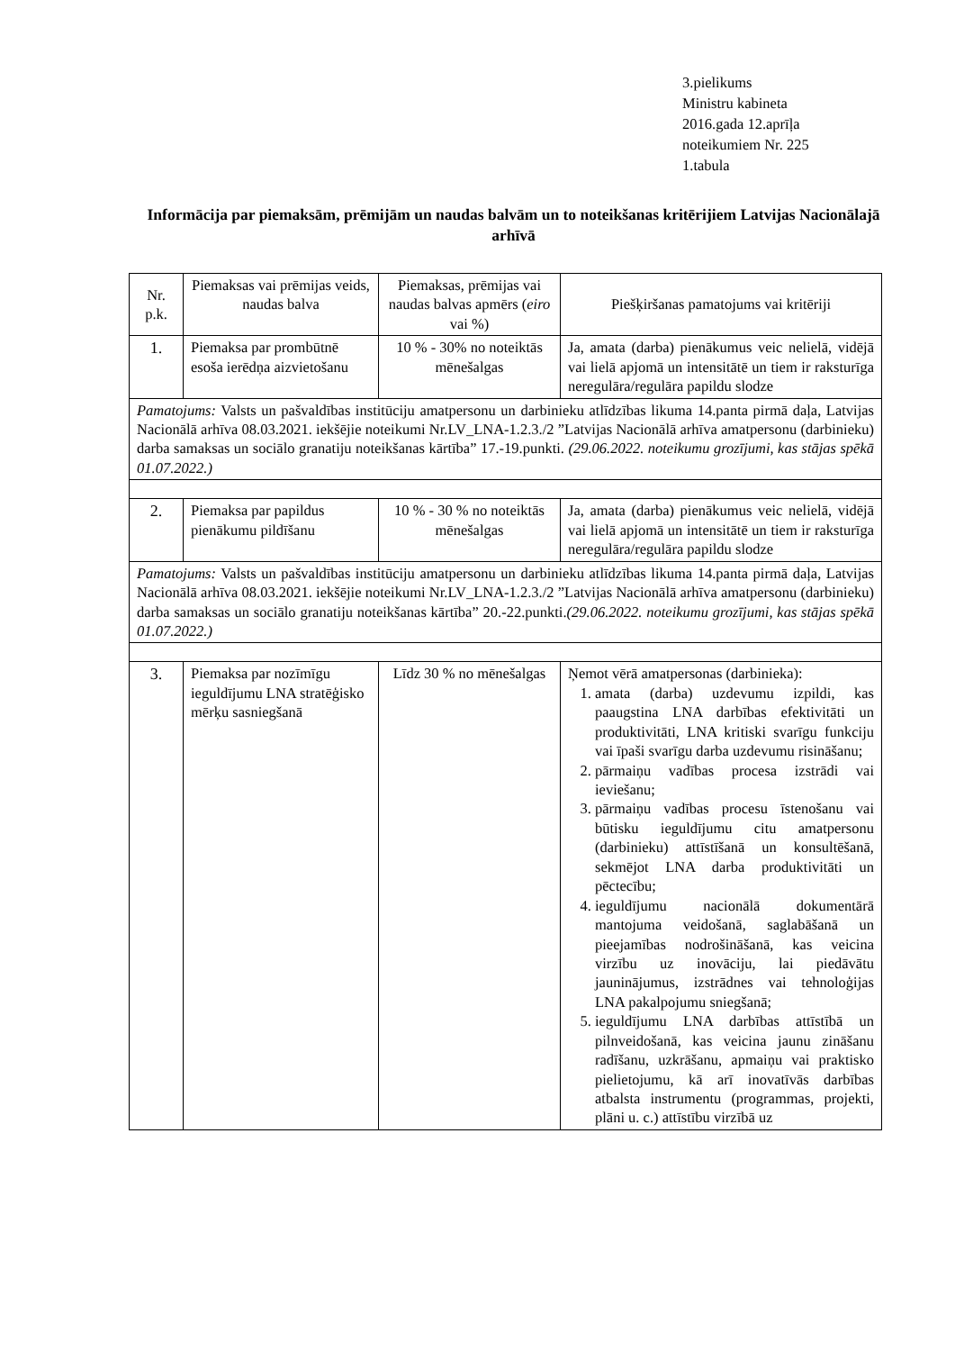3.pielikums
Ministru kabineta
2016.gada 12.aprīļa
noteikumiem Nr. 225
1.tabula
Informācija par piemaksām, prēmijām un naudas balvām un to noteikšanas kritērijiem Latvijas Nacionālajā arhīvā
| Nr. p.k. | Piemaksas vai prēmijas veids, naudas balva | Piemaksas, prēmijas vai naudas balvas apmērs ( eiro vai %) | Piešķiršanas pamatojums vai kritēriji |
| 1. | Piemaksa par prombūtnē esoša ierēdņa aizvietošanu | 10 % - 30% no noteiktās mēnešalgas | Ja, amata (darba) pienākumus veic nelielā, vidējā vai lielā apjomā un intensitātē un tiem ir raksturīga neregulāra/regulāra papildu slodze |
| Pamatojums: Valsts un pašvaldības institūciju amatpersonu un darbinieku atlīdzības likuma 14.panta pirmā daļa, Latvijas Nacionālā arhīva 08.03.2021. iekšējie noteikumi Nr.LV_LNA-1.2.3./2 ”Latvijas Nacionālā arhīva amatpersonu (darbinieku) darba samaksas un sociālo granatiju noteikšanas kārtība” 17.-19.punkti. (29.06.2022. noteikumu grozījumi, kas stājas spēkā 01.07.2022.) | | | |
| 2. | Piemaksa par papildus pienākumu pildīšanu | 10 % - 30 % no noteiktās mēnešalgas | Ja, amata (darba) pienākumus veic nelielā, vidējā vai lielā apjomā un intensitātē un tiem ir raksturīga neregulāra/regulāra papildu slodze |
| Pamatojums: Valsts un pašvaldības institūciju amatpersonu un darbinieku atlīdzības likuma 14.panta pirmā daļa, Latvijas Nacionālā arhīva 08.03.2021. iekšējie noteikumi Nr.LV_LNA-1.2.3./2 ”Latvijas Nacionālā arhīva amatpersonu (darbinieku) darba samaksas un sociālo granatiju noteikšanas kārtība” 20.-22.punkti. (29.06.2022. noteikumu grozījumi, kas stājas spēkā 01.07.2022.) | | | |
| 3. | Piemaksa par nozīmīgu ieguldījumu LNA stratēģisko mērķu sasniegšanā | Līdz 30 % no mēnešalgas | Ņemot vērā amatpersonas (darbinieka): 1. amata (darba) uzdevumu izpildi, kas paaugstina LNA darbības efektivitāti un produktivitāti, LNA kritiski svarīgu funkciju vai īpaši svarīgu darba uzdevumu risināšanu; 2. pārmaiņu vadības procesa izstrādi vai ieviešanu; 3. pārmaiņu vadības procesu īstenošanu vai būtisku ieguldījumu citu amatpersonu (darbinieku) attīstīšanā un konsultēšanā, sekmējot LNA darba produktivitāti un pēctecību; 4. ieguldījumu nacionālā dokumentārā mantojuma veidošanā, saglabāšanā un pieejamības nodrošināšanā, kas veicina virzību uz inovāciju, lai piedāvātu jauninājumus, izstrādnes vai tehnoloģijas LNA pakalpojumu sniegšanā; 5. ieguldījumu LNA darbības attīstībā un pilnveidošanā, kas veicina jaunu zināšanu radīšanu, uzkrāšanu, apmaiņu vai praktisko pielietojumu, kā arī inovatīvās darbības atbalsta instrumentu (programmas, projekti, plāni u. c.) attīstību virzībā uz |